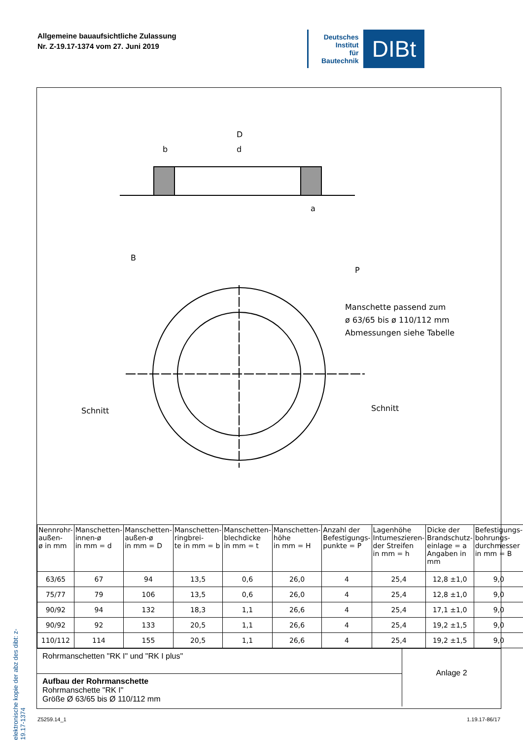Allgemeine bauaufsichtliche Zulassung
Nr. Z-19.17-1374 vom 27. Juni 2019
Deutsches
Institut
für
Bautechnik
DIBt
elektronische kopie der abz des dibt: z-19.17-1374
D
b
d
a
B
P
Schnitt
Schnitt
Manschette passend zum
ø 63/65 bis ø 110/112 mm
Abmessungen siehe Tabelle
| Nennrohr- außen- ø in mm | Manschetten- innen-ø in mm = d | Manschetten- außen-ø in mm = D | Manschetten- ringbrei- te in mm = b | Manschetten- blechdicke in mm = t | Manschetten- höhe in mm = H | Anzahl der Befestigungs- punkte = P | Lagenhöhe Intumeszieren- der Streifen in mm = h | Dicke der Brandschutz- einlage = a Angaben in mm | Befestigungs- bohrungs- durchmesser in mm = B |
| --- | --- | --- | --- | --- | --- | --- | --- | --- | --- |
| 63/65 | 67 | 94 | 13,5 | 0,6 | 26,0 | 4 | 25,4 | 12,8 ±1,0 | 9,0 |
| 75/77 | 79 | 106 | 13,5 | 0,6 | 26,0 | 4 | 25,4 | 12,8 ±1,0 | 9,0 |
| 90/92 | 94 | 132 | 18,3 | 1,1 | 26,6 | 4 | 25,4 | 17,1 ±1,0 | 9,0 |
| 90/92 | 92 | 133 | 20,5 | 1,1 | 26,6 | 4 | 25,4 | 19,2 ±1,5 | 9,0 |
| 110/112 | 114 | 155 | 20,5 | 1,1 | 26,6 | 4 | 25,4 | 19,2 ±1,5 | 9,0 |
Rohrmanschetten "RK I" und "RK I plus"
Aufbau der Rohrmanschette
Rohrmanschette "RK I"
Größe Ø 63/65 bis Ø 110/112 mm
Anlage 2
Z5259.14_1 1.19.17-86/17